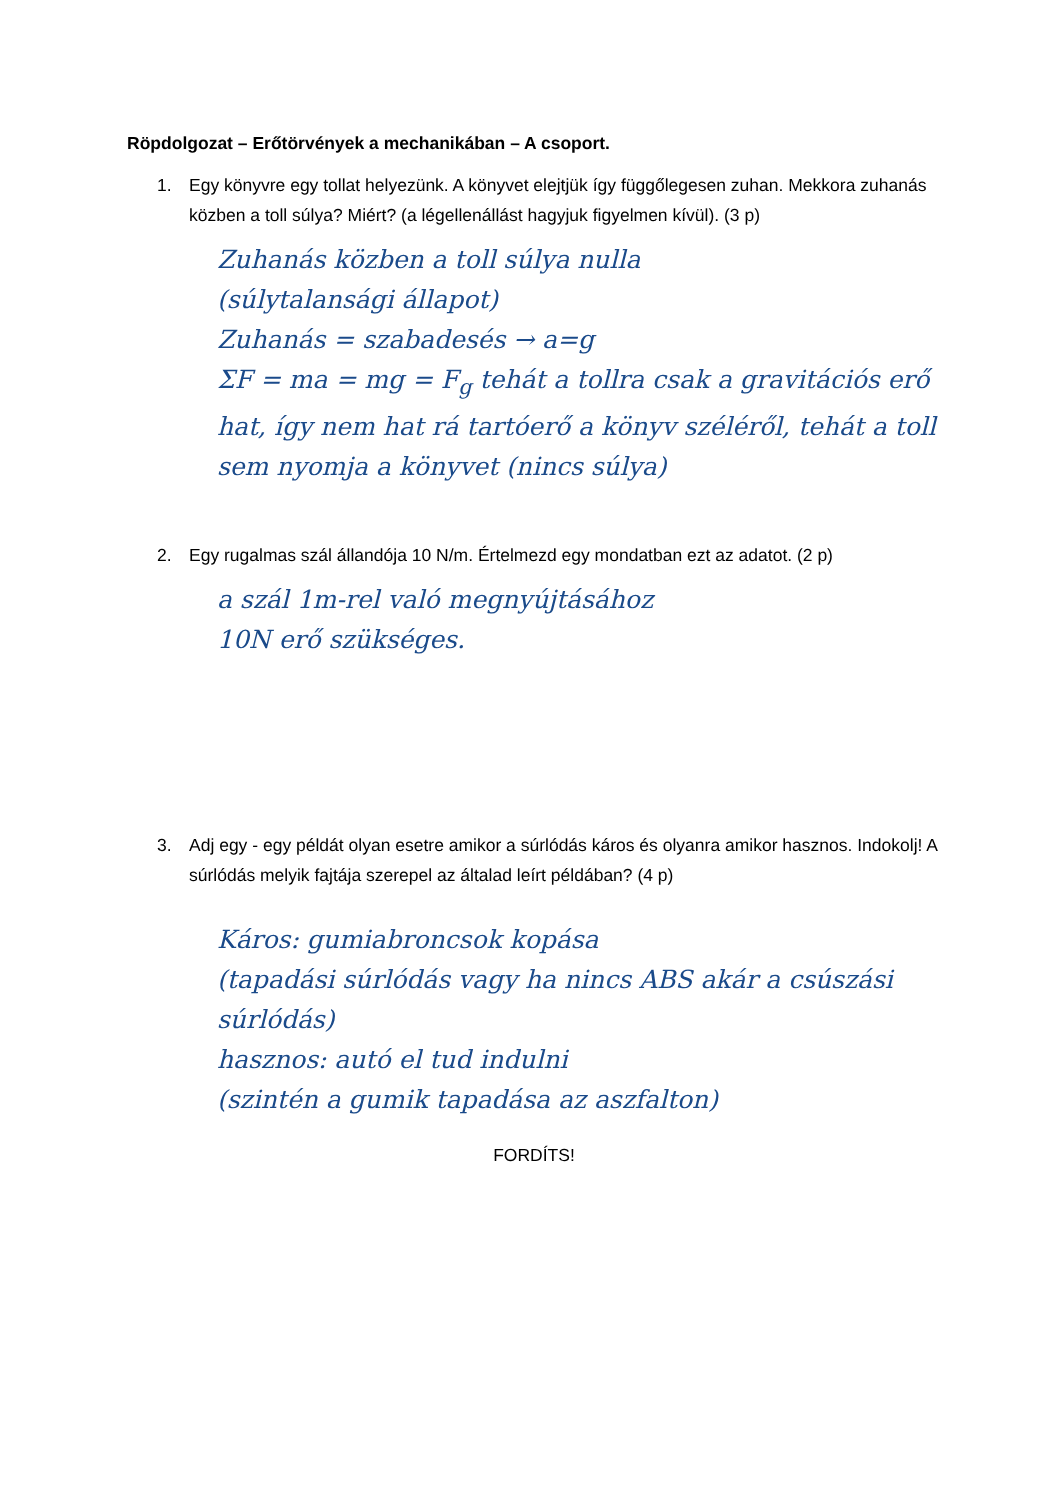Röpdolgozat – Erőtörvények a mechanikában – A csoport.
1. Egy könyvre egy tollat helyezünk. A könyvet elejtjük így függőlegesen zuhan. Mekkora zuhanás közben a toll súlya? Miért? (a légellenállást hagyjuk figyelmen kívül). (3 p)
Zuhanás közben a toll súlya nulla
(súlytalansági állapot)
Zuhanás = szabadesés → a=g
ΣF = ma = mg = F<sub>g</sub> tehát a tollra csak a gravitációs erő hat, így nem hat rá tartóerő a könyv széléről, tehát a toll sem nyomja a könyvet (nincs súlya)
2. Egy rugalmas szál állandója 10 N/m. Értelmezd egy mondatban ezt az adatot. (2 p)
a szál 1m-rel való megnyújtásához
10N erő szükséges.
3. Adj egy - egy példát olyan esetre amikor a súrlódás káros és olyanra amikor hasznos. Indokolj! A súrlódás melyik fajtája szerepel az általad leírt példában? (4 p)
Káros: gumiabroncsok kopása
(tapadási súrlódás vagy ha nincs ABS akár a csúszási súrlódás)
hasznos: autó el tud indulni
(szintén a gumik tapadása az aszfalton)
FORDÍTS!